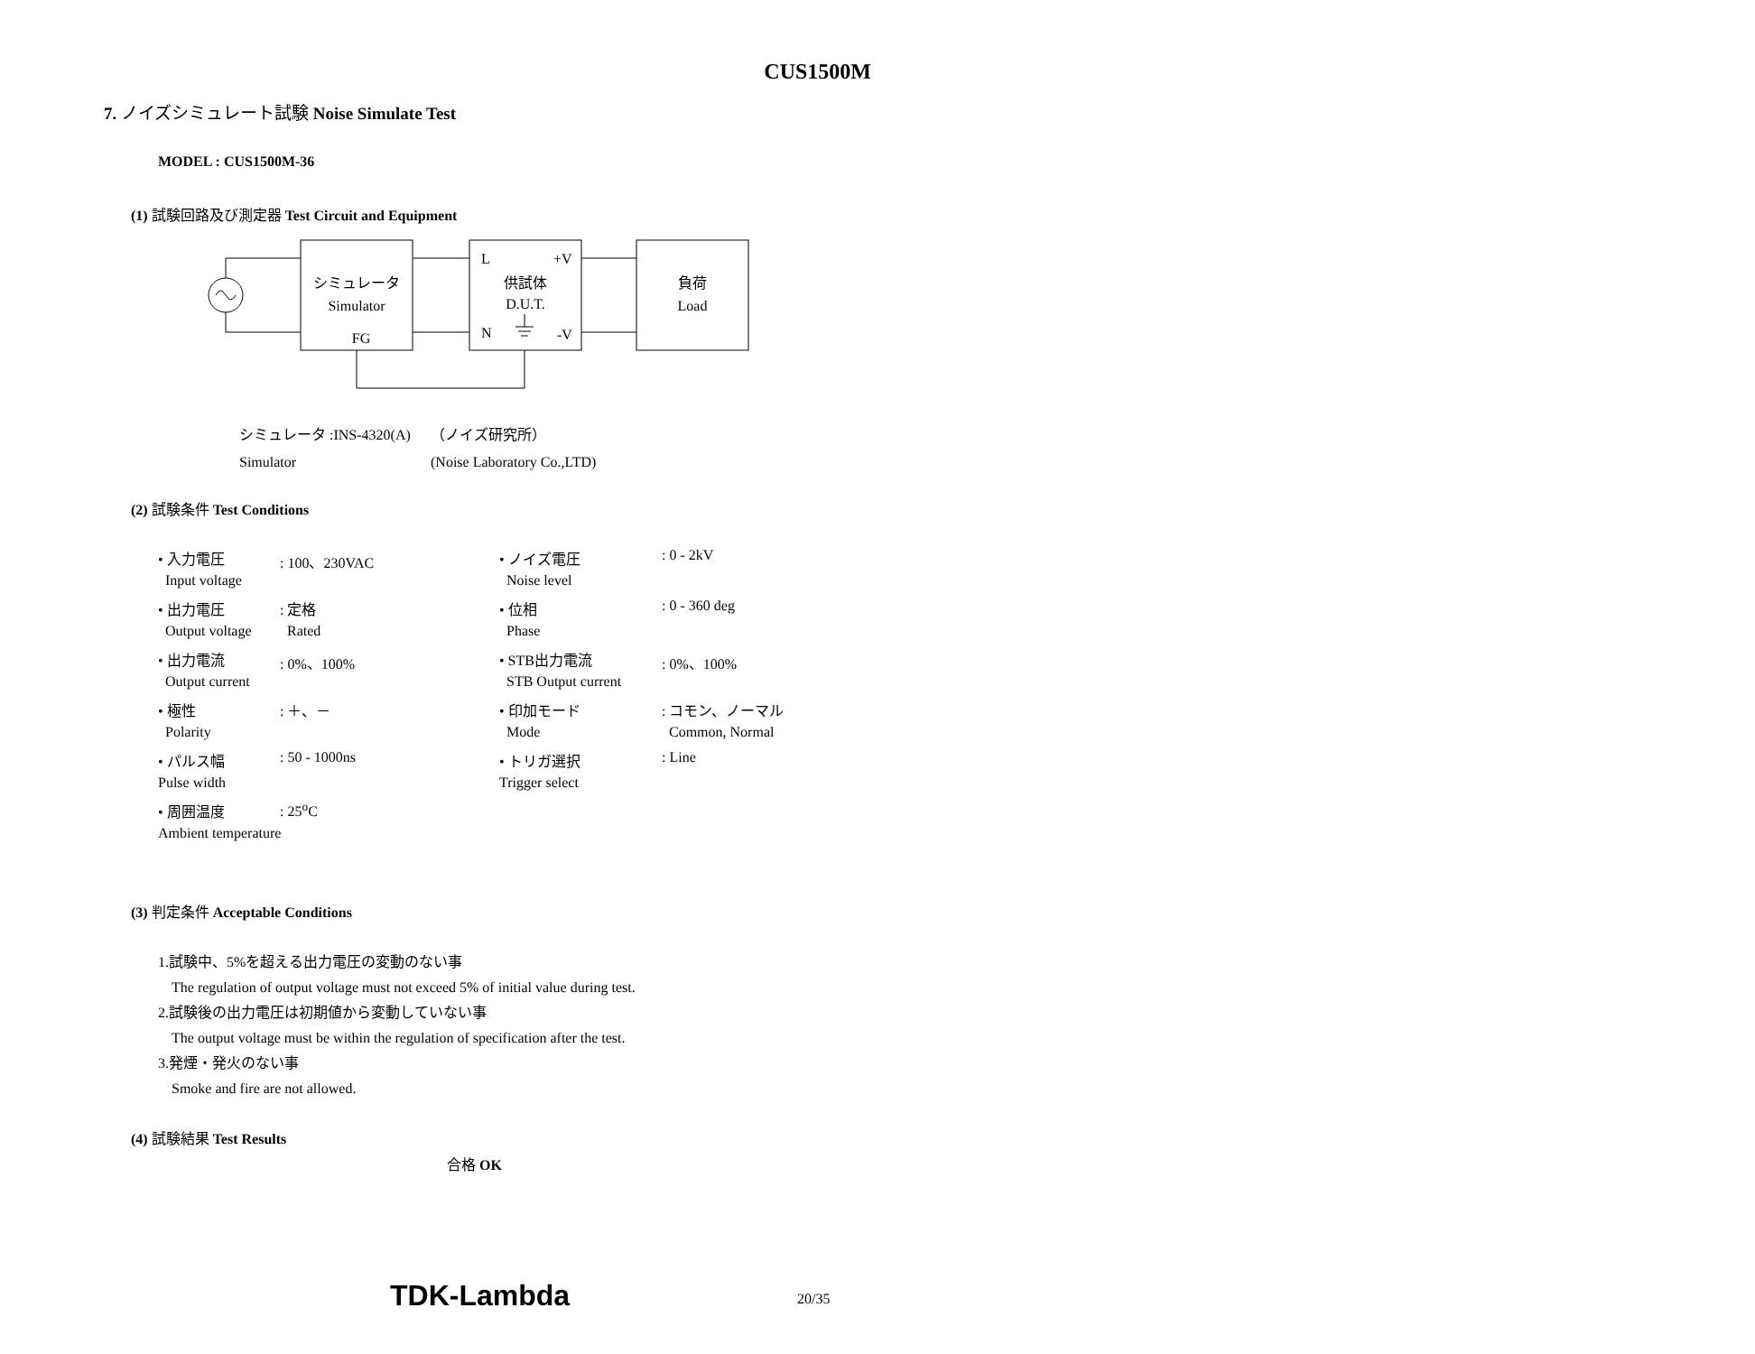CUS1500M
7. ノイズシミュレート試験 Noise Simulate Test
MODEL : CUS1500M-36
(1) 試験回路及び測定器 Test Circuit and Equipment
シミュレータ
Simulator
FG
L
+V
供試体
D.U.T.
N
-V
負荷
Load
| シミュレータ :INS-4320(A) | （ノイズ研究所） |
| Simulator | (Noise Laboratory Co.,LTD) |
(2) 試験条件 Test Conditions
| • 入力電圧 | : 100、230VAC | • ノイズ電圧 | : 0 - 2kV |
| Input voltage | | Noise level | |
| • 出力電圧 | : 定格 | • 位相 | : 0 - 360 deg |
| Output voltage | Rated | Phase | |
| • 出力電流 | : 0%、100% | • STB出力電流 | : 0%、100% |
| Output current | | STB Output current | |
| • 極性 | : ＋、－ | • 印加モード | : コモン、ノーマル |
| Polarity | | Mode | Common, Normal |
| • パルス幅 | : 50 - 1000ns | • トリガ選択 | : Line |
| Pulse width | | Trigger select | |
| • 周囲温度 | : 25<sup>o</sup>C | | |
| Ambient temperature | | | |
(3) 判定条件 Acceptable Conditions
1.試験中、5%を超える出力電圧の変動のない事
The regulation of output voltage must not exceed 5% of initial value during test.
2.試験後の出力電圧は初期値から変動していない事
The output voltage must be within the regulation of specification after the test.
3.発煙・発火のない事
Smoke and fire are not allowed.
(4) 試験結果 Test Results
合格 OK
TDK-Lambda 20/35